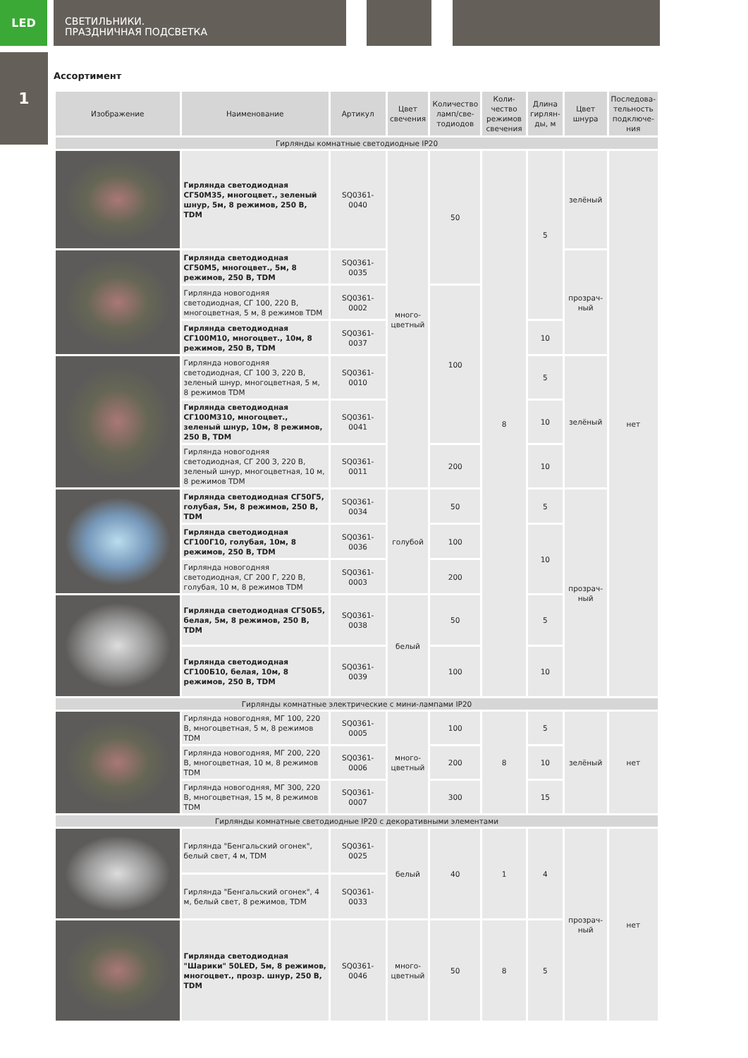LED
СВЕТИЛЬНИКИ.
ПРАЗДНИЧНАЯ ПОДСВЕТКА
1
Ассортимент
| Изображение | Наименование | Артикул | Цвет свечения | Количество ламп/све-тодиодов | Коли-чество режимов свечения | Длина гирлян-ды, м | Цвет шнура | Последова-тельность подключе-ния |
| --- | --- | --- | --- | --- | --- | --- | --- | --- |
| Гирлянды комнатные светодиодные IP20 | | | | | | | | |
| | Гирлянда светодиодная СГ50М35, многоцвет., зеленый шнур, 5м, 8 режимов, 250 В, TDM | SQ0361-0040 | много-цветный | 50 | 8 | 5 | зелёный | нет |
| | Гирлянда светодиодная СГ50М5, многоцвет., 5м, 8 режимов, 250 В, TDM | SQ0361-0035 | | | | | прозрач-ный | |
| | Гирлянда новогодняя светодиодная, СГ 100, 220 В, многоцветная, 5 м, 8 режимов TDM | SQ0361-0002 | | 100 | | | | |
| | Гирлянда светодиодная СГ100М10, многоцвет., 10м, 8 режимов, 250 В, TDM | SQ0361-0037 | | | | 10 | | |
| | Гирлянда новогодняя светодиодная, СГ 100 З, 220 В, зеленый шнур, многоцветная, 5 м, 8 режимов TDM | SQ0361-0010 | | | | 5 | зелёный | |
| | Гирлянда светодиодная СГ100М310, многоцвет., зеленый шнур, 10м, 8 режимов, 250 В, TDM | SQ0361-0041 | | | | 10 | | |
| | Гирлянда новогодняя светодиодная, СГ 200 З, 220 В, зеленый шнур, многоцветная, 10 м, 8 режимов TDM | SQ0361-0011 | | 200 | | 10 | | |
| | Гирлянда светодиодная СГ50Г5, голубая, 5м, 8 режимов, 250 В, TDM | SQ0361-0034 | голубой | 50 | | 5 | прозрач-ный | |
| | Гирлянда светодиодная СГ100Г10, голубая, 10м, 8 режимов, 250 В, TDM | SQ0361-0036 | | 100 | | 10 | | |
| | Гирлянда новогодняя светодиодная, СГ 200 Г, 220 В, голубая, 10 м, 8 режимов TDM | SQ0361-0003 | | 200 | | | | |
| | Гирлянда светодиодная СГ50Б5, белая, 5м, 8 режимов, 250 В, TDM | SQ0361-0038 | белый | 50 | | 5 | | |
| | Гирлянда светодиодная СГ100Б10, белая, 10м, 8 режимов, 250 В, TDM | SQ0361-0039 | | 100 | | 10 | | |
| Гирлянды комнатные электрические с мини-лампами IP20 | | | | | | | | |
| | Гирлянда новогодняя, МГ 100, 220 В, многоцветная, 5 м, 8 режимов TDM | SQ0361-0005 | много-цветный | 100 | 8 | 5 | зелёный | нет |
| | Гирлянда новогодняя, МГ 200, 220 В, многоцветная, 10 м, 8 режимов TDM | SQ0361-0006 | | 200 | | 10 | | |
| | Гирлянда новогодняя, МГ 300, 220 В, многоцветная, 15 м, 8 режимов TDM | SQ0361-0007 | | 300 | | 15 | | |
| Гирлянды комнатные светодиодные IP20 с декоративными элементами | | | | | | | | |
| | Гирлянда "Бенгальский огонек", белый свет, 4 м, TDM | SQ0361-0025 | белый | 40 | 1 | 4 | прозрач-ный | нет |
| | Гирлянда "Бенгальский огонек", 4 м, белый свет, 8 режимов, TDM | SQ0361-0033 | | | | | | |
| | Гирлянда светодиодная "Шарики" 50LED, 5м, 8 режимов, многоцвет., прозр. шнур, 250 В, TDM | SQ0361-0046 | много-цветный | 50 | 8 | 5 | | |